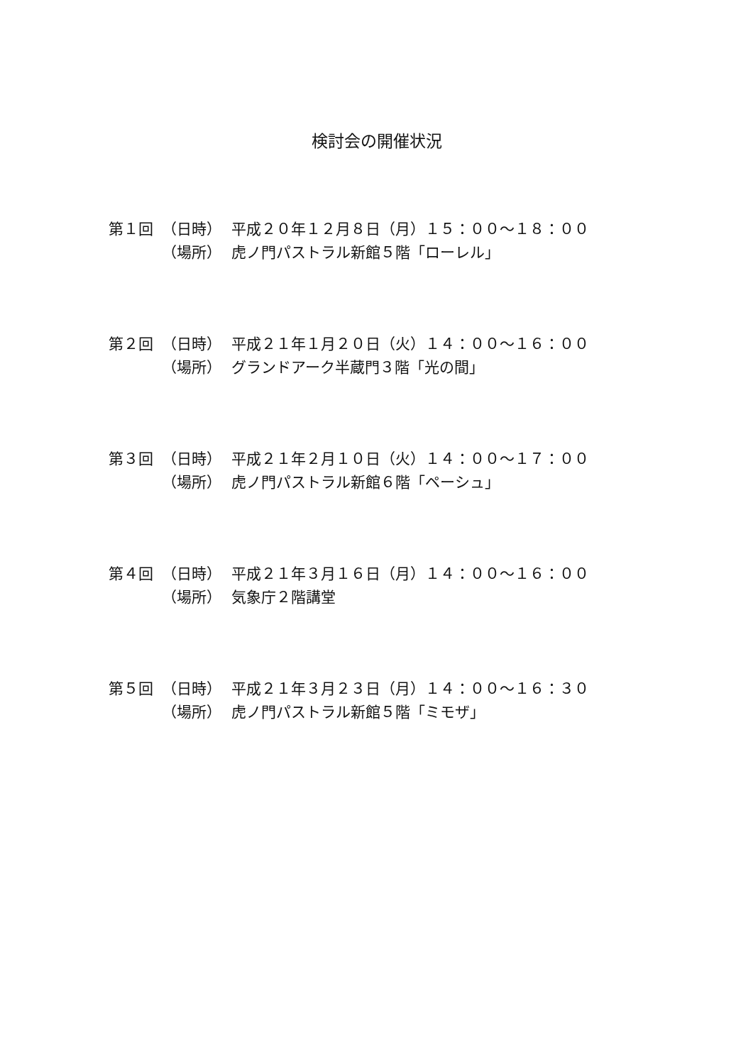検討会の開催状況
第１回 （日時） 平成２０年１２月８日（月）１５：００～１８：００
（場所） 虎ノ門パストラル新館５階「ローレル」
第２回 （日時） 平成２１年１月２０日（火）１４：００～１６：００
（場所） グランドアーク半蔵門３階「光の間」
第３回 （日時） 平成２１年２月１０日（火）１４：００～１７：００
（場所） 虎ノ門パストラル新館６階「ペーシュ」
第４回 （日時） 平成２１年３月１６日（月）１４：００～１６：００
（場所） 気象庁２階講堂
第５回 （日時） 平成２１年３月２３日（月）１４：００～１６：３０
（場所） 虎ノ門パストラル新館５階「ミモザ」